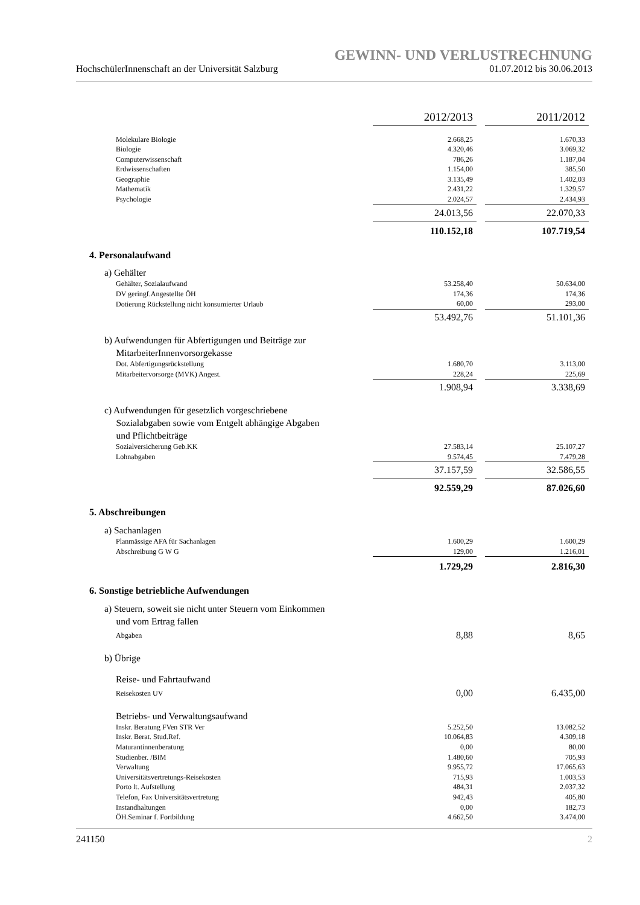GEWINN- UND VERLUSTRECHNUNG
HochschülerInnenschaft an der Universität Salzburg 01.07.2012 bis 30.06.2013
| | 2012/2013 | | 2011/2012 |
| Molekulare Biologie | 2.668,25 | | 1.670,33 |
| Biologie | 4.320,46 | | 3.069,32 |
| Computerwissenschaft | 786,26 | | 1.187,04 |
| Erdwissenschaften | 1.154,00 | | 385,50 |
| Geographie | 3.135,49 | | 1.402,03 |
| Mathematik | 2.431,22 | | 1.329,57 |
| Psychologie | 2.024,57 | | 2.434,93 |
| | 24.013,56 | | 22.070,33 |
| | 110.152,18 | | 107.719,54 |
| 4. Personalaufwand | | | |
| a) Gehälter | | | |
| Gehälter, Sozialaufwand | 53.258,40 | | 50.634,00 |
| DV geringf.Angestellte ÖH | 174,36 | | 174,36 |
| Dotierung Rückstellung nicht konsumierter Urlaub | 60,00 | | 293,00 |
| | 53.492,76 | | 51.101,36 |
| b) Aufwendungen für Abfertigungen und Beiträge zur MitarbeiterInnenvorsorgekasse | | | |
| Dot. Abfertigungsrückstellung | 1.680,70 | | 3.113,00 |
| Mitarbeitervorsorge (MVK) Angest. | 228,24 | | 225,69 |
| | 1.908,94 | | 3.338,69 |
| c) Aufwendungen für gesetzlich vorgeschriebene Sozialabgaben sowie vom Entgelt abhängige Abgaben und Pflichtbeiträge | | | |
| Sozialversicherung Geb.KK | 27.583,14 | | 25.107,27 |
| Lohnabgaben | 9.574,45 | | 7.479,28 |
| | 37.157,59 | | 32.586,55 |
| | 92.559,29 | | 87.026,60 |
| 5. Abschreibungen | | | |
| a) Sachanlagen | | | |
| Planmässige AFA für Sachanlagen | 1.600,29 | | 1.600,29 |
| Abschreibung G W G | 129,00 | | 1.216,01 |
| | 1.729,29 | | 2.816,30 |
| 6. Sonstige betriebliche Aufwendungen | | | |
| a) Steuern, soweit sie nicht unter Steuern vom Einkommen und vom Ertrag fallen | | | |
| Abgaben | 8,88 | | 8,65 |
| b) Übrige | | | |
| Reise- und Fahrtaufwand | | | |
| Reisekosten UV | 0,00 | | 6.435,00 |
| Betriebs- und Verwaltungsaufwand | | | |
| Inskr. Beratung FVen STR Ver | 5.252,50 | | 13.082,52 |
| Inskr. Berat. Stud.Ref. | 10.064,83 | | 4.309,18 |
| Maturantinnenberatung | 0,00 | | 80,00 |
| Studienber. /BIM | 1.480,60 | | 705,93 |
| Verwaltung | 9.955,72 | | 17.065,63 |
| Universitätsvertretungs-Reisekosten | 715,93 | | 1.003,53 |
| Porto lt. Aufstellung | 484,31 | | 2.037,32 |
| Telefon, Fax Universitätsvertretung | 942,43 | | 405,80 |
| Instandhaltungen | 0,00 | | 182,73 |
| ÖH.Seminar f. Fortbildung | 4.662,50 | | 3.474,00 |
241150 2